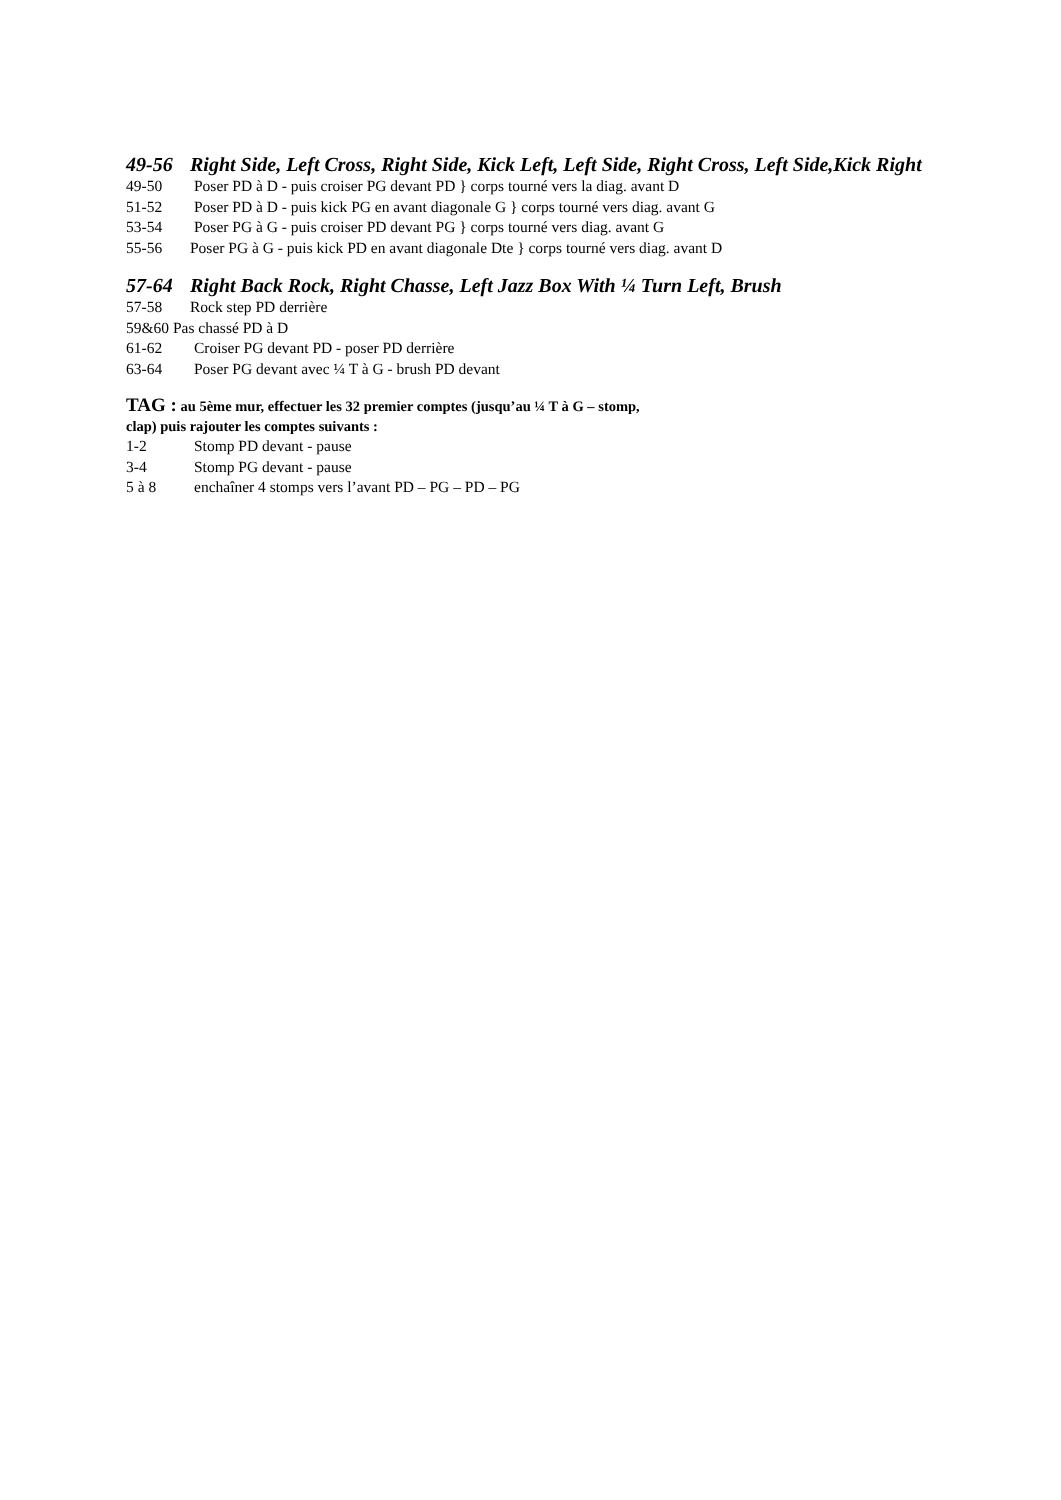49-56 Right Side, Left Cross, Right Side, Kick Left, Left Side, Right Cross, Left Side,Kick Right
49-50 Poser PD à D - puis croiser PG devant PD } corps tourné vers la diag. avant D
51-52 Poser PD à D - puis kick PG en avant diagonale G } corps tourné vers diag. avant G
53-54 Poser PG à G - puis croiser PD devant PG } corps tourné vers diag. avant G
55-56 Poser PG à G - puis kick PD en avant diagonale Dte } corps tourné vers diag. avant D
57-64 Right Back Rock, Right Chasse, Left Jazz Box With ¼ Turn Left, Brush
57-58 Rock step PD derrière
59&60 Pas chassé PD à D
61-62 Croiser PG devant PD - poser PD derrière
63-64 Poser PG devant avec ¼ T à G - brush PD devant
TAG : au 5ème mur, effectuer les 32 premier comptes (jusqu’au ¼ T à G – stomp,
clap) puis rajouter les comptes suivants :
1-2 Stomp PD devant - pause
3-4 Stomp PG devant - pause
5 à 8 enchaîner 4 stomps vers l’avant PD – PG – PD – PG